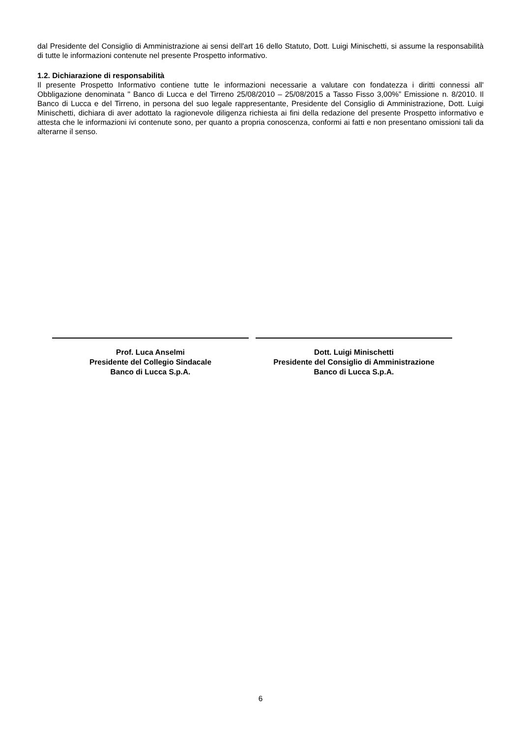dal Presidente del Consiglio di Amministrazione ai sensi dell'art 16 dello Statuto, Dott. Luigi Minischetti, si assume la responsabilità di tutte le informazioni contenute nel presente Prospetto informativo.
1.2. Dichiarazione di responsabilità
Il presente Prospetto Informativo contiene tutte le informazioni necessarie a valutare con fondatezza i diritti connessi all' Obbligazione denominata " Banco di Lucca e del Tirreno 25/08/2010 – 25/08/2015 a Tasso Fisso 3,00%” Emissione n. 8/2010. Il Banco di Lucca e del Tirreno, in persona del suo legale rappresentante, Presidente del Consiglio di Amministrazione, Dott. Luigi Minischetti, dichiara di aver adottato la ragionevole diligenza richiesta ai fini della redazione del presente Prospetto informativo e attesta che le informazioni ivi contenute sono, per quanto a propria conoscenza, conformi ai fatti e non presentano omissioni tali da alterarne il senso.
Prof. Luca Anselmi
Presidente del Collegio Sindacale
Banco di Lucca S.p.A.
Dott. Luigi Minischetti
Presidente del Consiglio di Amministrazione
Banco di Lucca S.p.A.
6